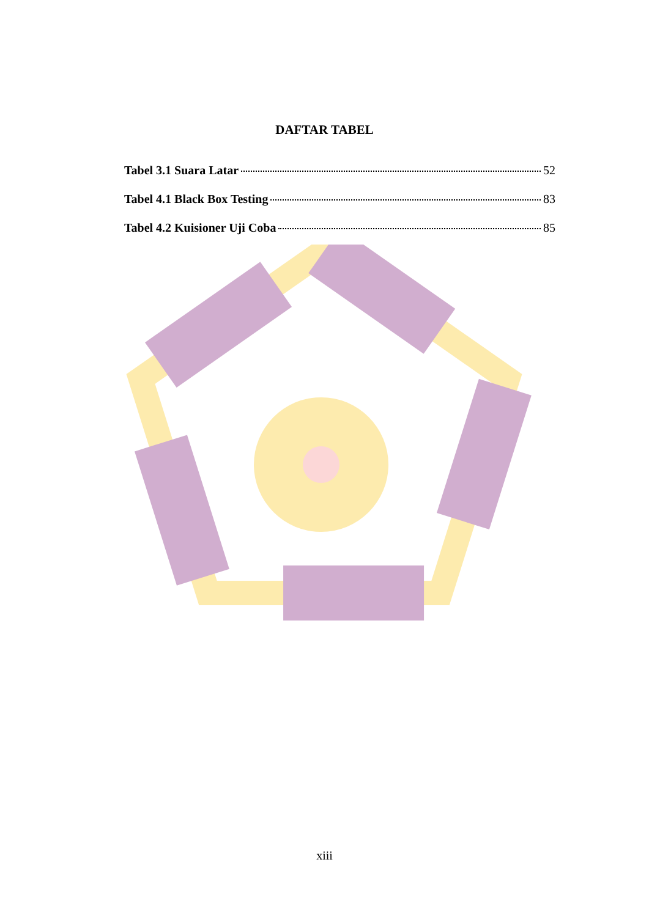DAFTAR TABEL
Tabel 3.1 Suara Latar 52
Tabel 4.1 Black Box Testing 83
Tabel 4.2 Kuisioner Uji Coba 85
xiii